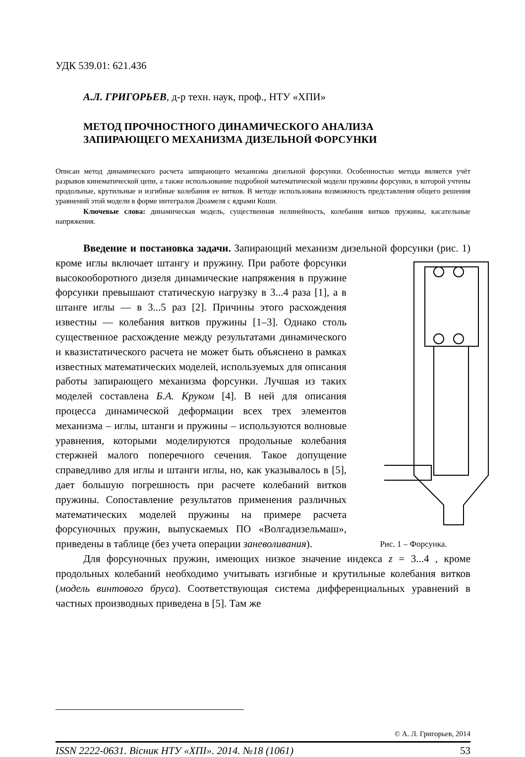УДК 539.01: 621.436
А.Л. ГРИГОРЬЕВ, д-р техн. наук, проф., НТУ «ХПИ»
МЕТОД ПРОЧНОСТНОГО ДИНАМИЧЕСКОГО АНАЛИЗА
ЗАПИРАЮЩЕГО МЕХАНИЗМА ДИЗЕЛЬНОЙ ФОРСУНКИ
Описан метод динамического расчета запирающего механизма дизельной форсунки. Особенностью метода является учёт разрывов кинематической цепи, а также использование подробной математической модели пружины форсунки, в которой учтены продольные, крутильные и изгибные колебания ее витков. В методе использована возможность представления общего решения уравнений этой модели в форме интегралов Дюамеля с ядрами Коши.
Ключевые слова: динамическая модель, существенная нелинейность, колебания витков пружины, касательные напряжения.
Введение и постановка задачи. Запирающий механизм дизельной форсунки (рис. 1) кроме иглы включает штангу и пружину. При работе форсунки
Рис. 1 – Форсунка. высокооборотного дизеля динамические напряжения в пружине форсунки превышают статическую нагрузку в 3...4 раза [1], а в штанге иглы — в 3...5 раз [2]. Причины этого расхождения известны — колебания витков пружины [1–3]. Однако столь существенное расхождение между результатами динамического и квазистатического расчета не может быть объяснено в рамках известных математических моделей, используемых для описания работы запирающего механизма форсунки. Лучшая из таких моделей составлена Б.А. Круком [4]. В ней для описания процесса динамической деформации всех трех элементов механизма – иглы, штанги и пружины – используются волновые уравнения, которыми моделируются продольные колебания стержней малого поперечного сечения. Такое допущение справедливо для иглы и штанги иглы, но, как указывалось в [5], дает большую погрешность при расчете колебаний витков пружины. Сопоставление результатов применения различных математических моделей пружины на примере расчета форсуночных пружин, выпускаемых ПО «Волгадизельмаш», приведены в таблице (без учета операции заневоливания).
Для форсуночных пружин, имеющих низкое значение индекса z = 3...4 , кроме продольных колебаний необходимо учитывать изгибные и крутильные колебания витков (модель винтового бруса). Соответствующая система дифференциальных уравнений в частных производных приведена в [5]. Там же
© А. Л. Григорьев, 2014
ISSN 2222-0631. Вісник НТУ «ХПІ». 2014. №18 (1061) 53